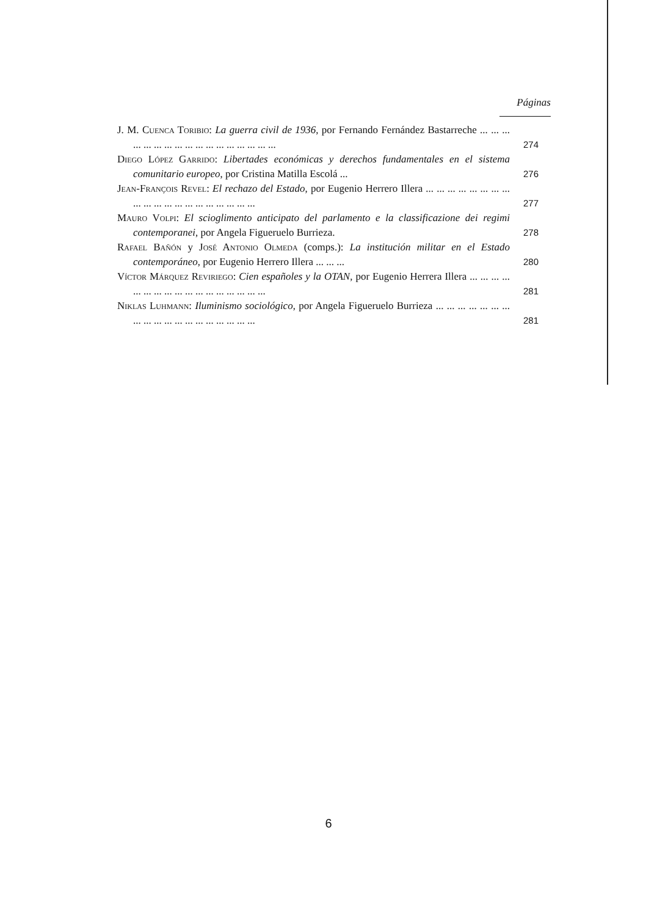Páginas
J. M. Cuenca Toribio: La guerra civil de 1936, por Fernando Fernández Bastarreche ... ... ... ... ... ... ... ... ... ... ... ... ... ... ... ... ...
274
Diego López Garrido: Libertades económicas y derechos fundamentales en el sistema comunitario europeo, por Cristina Matilla Escolá ...
276
Jean-François Revel: El rechazo del Estado, por Eugenio Herrero Illera ... ... ... ... ... ... ... ... ... ... ... ... ... ... ... ... ... ... ... ...
277
Mauro Volpi: El scioglimento anticipato del parlamento e la classificazione dei regimi contemporanei, por Angela Figueruelo Burrieza.
278
Rafael Bañón y José Antonio Olmeda (comps.): La institución militar en el Estado contemporáneo, por Eugenio Herrero Illera ... ... ...
280
Víctor Márquez Reviriego: Cien españoles y la OTAN, por Eugenio Herrera Illera ... ... ... ... ... ... ... ... ... ... ... ... ... ... ... ... ...
281
Niklas Luhmann: Iluminismo sociológico, por Angela Figueruelo Burrieza ... ... ... ... ... ... ... ... ... ... ... ... ... ... ... ... ... ... ...
281
6